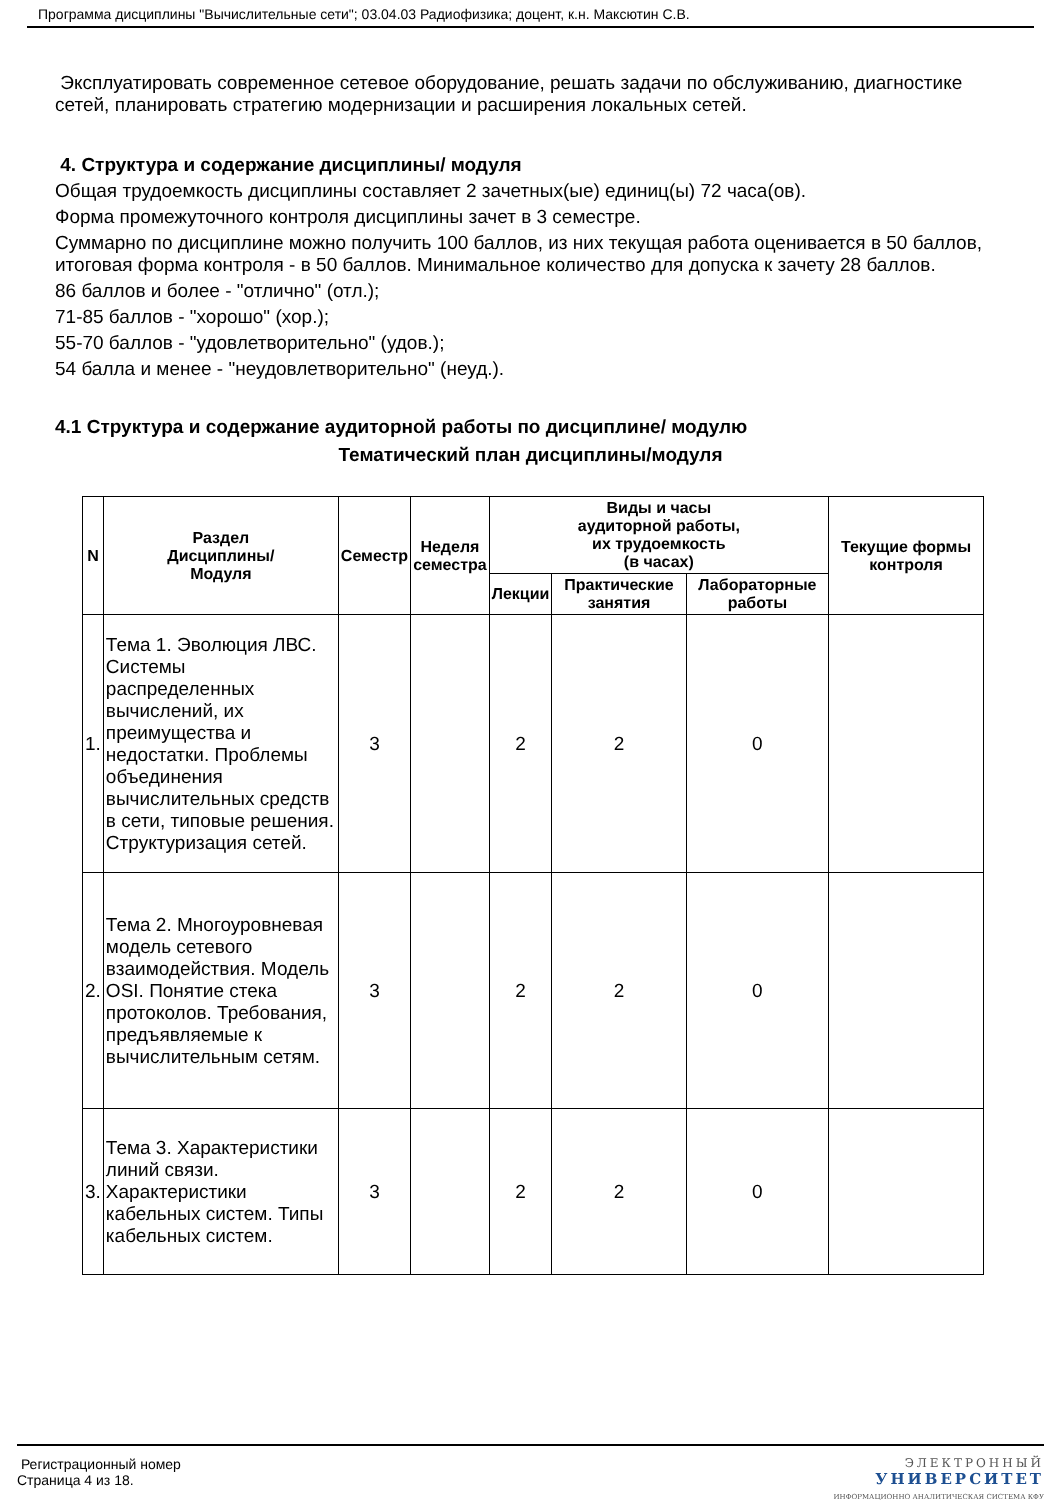Программа дисциплины "Вычислительные сети"; 03.04.03 Радиофизика; доцент, к.н. Максютин С.В.
Эксплуатировать современное сетевое оборудование, решать задачи по обслуживанию, диагностике сетей, планировать стратегию модернизации и расширения локальных сетей.
4. Структура и содержание дисциплины/ модуля
Общая трудоемкость дисциплины составляет 2 зачетных(ые) единиц(ы) 72 часа(ов).
Форма промежуточного контроля дисциплины зачет в 3 семестре.
Суммарно по дисциплине можно получить 100 баллов, из них текущая работа оценивается в 50 баллов, итоговая форма контроля - в 50 баллов. Минимальное количество для допуска к зачету 28 баллов.
86 баллов и более - "отлично" (отл.);
71-85 баллов - "хорошо" (хор.);
55-70 баллов - "удовлетворительно" (удов.);
54 балла и менее - "неудовлетворительно" (неуд.).
4.1 Структура и содержание аудиторной работы по дисциплине/ модулю
Тематический план дисциплины/модуля
| N | Раздел Дисциплины/ Модуля | Семестр | Неделя семестра | Виды и часы аудиторной работы, их трудоемкость (в часах) | | | Текущие формы контроля |
| --- | --- | --- | --- | --- | --- | --- | --- |
| | | | | Лекции | Практические занятия | Лабораторные работы | |
| 1. | Тема 1. Эволюция ЛВС. Системы распределенных вычислений, их преимущества и недостатки. Проблемы объединения вычислительных средств в сети, типовые решения. Структуризация сетей. | 3 | | 2 | 2 | 0 | |
| 2. | Тема 2. Многоуровневая модель сетевого взаимодействия. Модель OSI. Понятие стека протоколов. Требования, предъявляемые к вычислительным сетям. | 3 | | 2 | 2 | 0 | |
| 3. | Тема 3. Характеристики линий связи. Характеристики кабельных систем. Типы кабельных систем. | 3 | | 2 | 2 | 0 | |
Регистрационный номер
Страница 4 из 18.
ЭЛЕКТРОННЫЙ
УНИВЕРСИТЕТ
ИНФОРМАЦИОННО АНАЛИТИЧЕСКАЯ СИСТЕМА КФУ